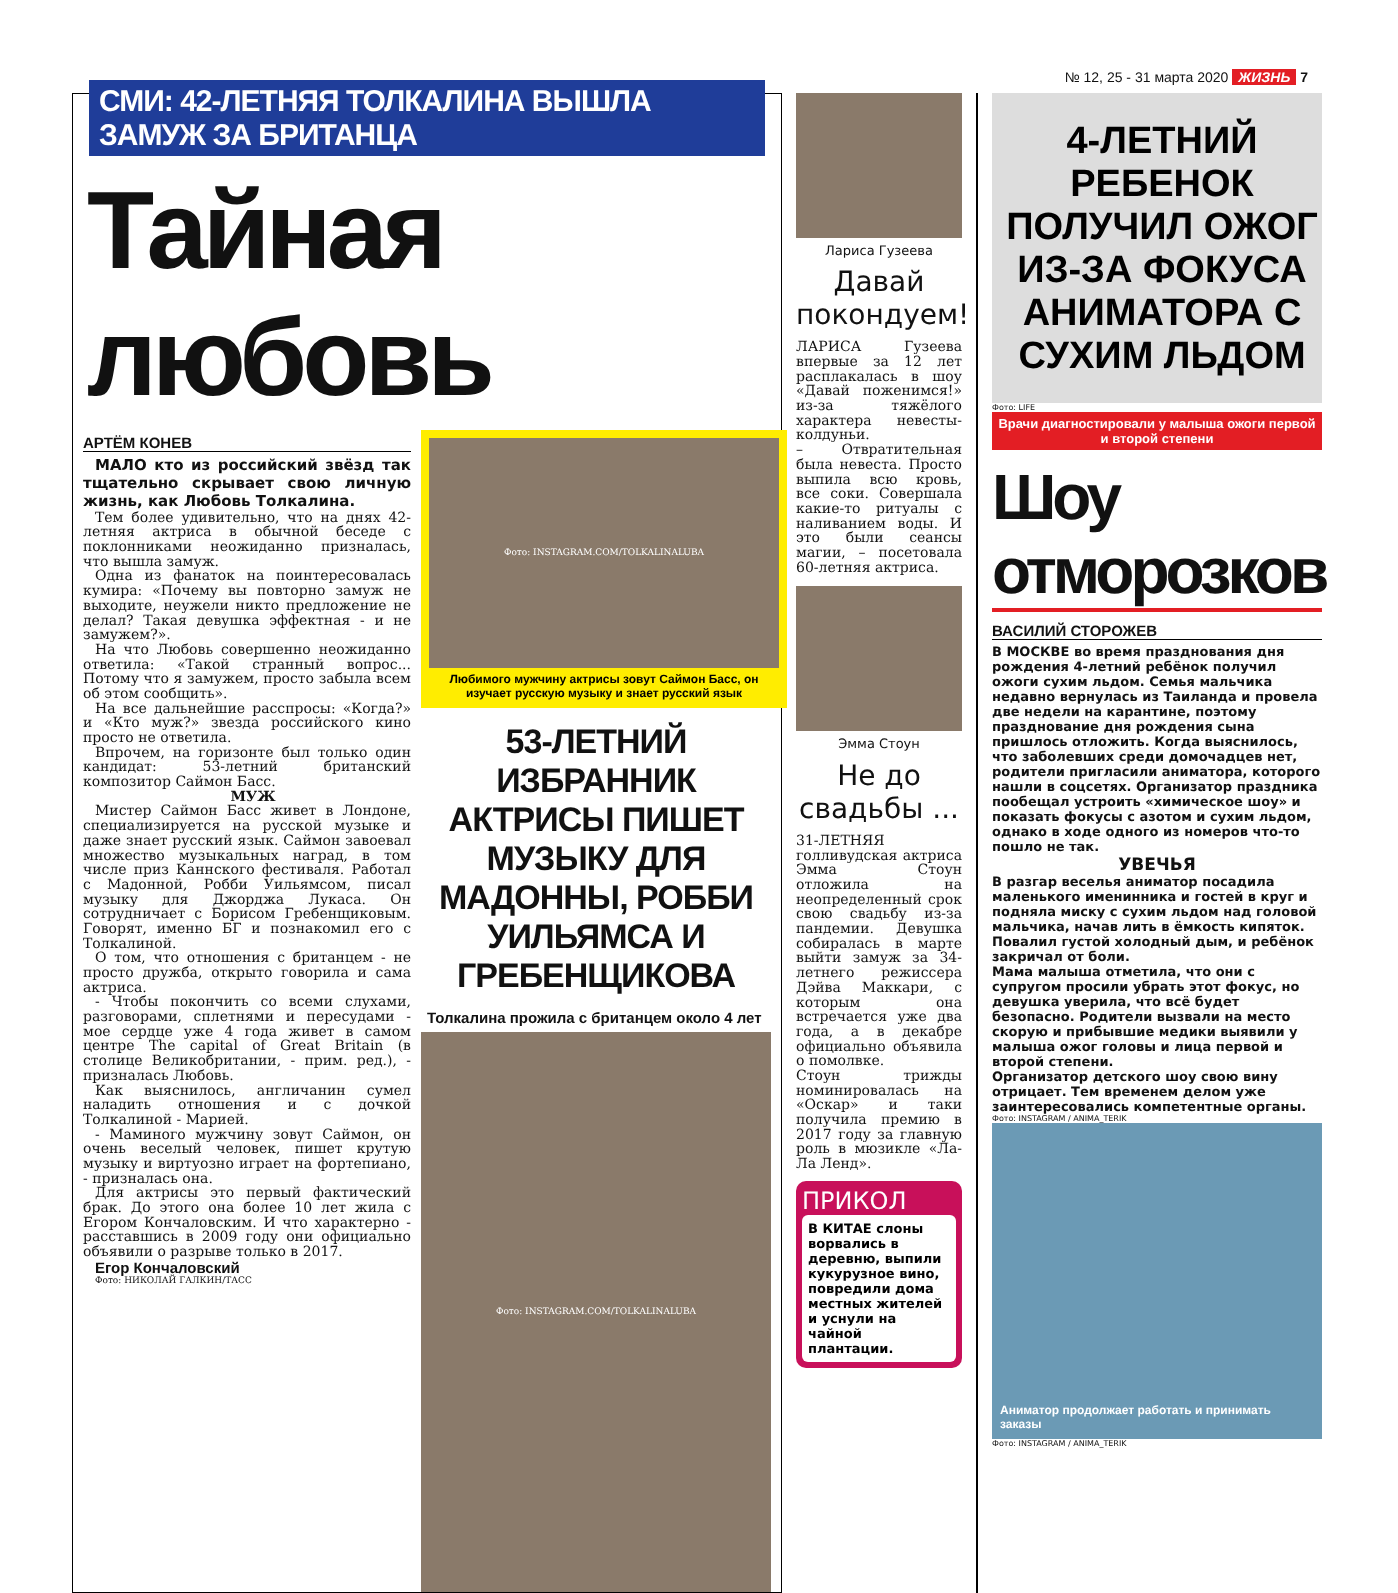№ 12, 25 - 31 марта 2020 ЖИЗНЬ 7
СМИ: 42-ЛЕТНЯЯ ТОЛКАЛИНА ВЫШЛА ЗАМУЖ ЗА БРИТАНЦА
Тайная любовь
АРТЁМ КОНЕВ
МАЛО кто из российский звёзд так тщательно скрывает свою личную жизнь, как Любовь Толкалина.
Тем более удивительно, что на днях 42-летняя актриса в обычной беседе с поклонниками неожиданно призналась, что вышла замуж.
Одна из фанаток на поинтересовалась кумира: «Почему вы повторно замуж не выходите, неужели никто предложение не делал? Такая девушка эффектная - и не замужем?».
На что Любовь совершенно неожиданно ответила: «Такой странный вопрос... Потому что я замужем, просто забыла всем об этом сообщить».
На все дальнейшие расспросы: «Когда?» и «Кто муж?» звезда российского кино просто не ответила.
Впрочем, на горизонте был только один кандидат: 53-летний британский композитор Саймон Басс.
МУЖ
Мистер Саймон Басс живет в Лондоне, специализируется на русской музыке и даже знает русский язык. Саймон завоевал множество музыкальных наград, в том числе приз Каннского фестиваля. Работал с Мадонной, Робби Уильямсом, писал музыку для Джорджа Лукаса. Он сотрудничает с Борисом Гребенщиковым. Говорят, именно БГ и познакомил его с Толкалиной.
О том, что отношения с британцем - не просто дружба, открыто говорила и сама актриса.
- Чтобы покончить со всеми слухами, разговорами, сплетнями и пересудами - мое сердце уже 4 года живет в самом центре The capital of Great Britain (в столице Великобритании, - прим. ред.), - призналась Любовь.
Как выяснилось, англичанин сумел наладить отношения и с дочкой Толкалиной - Марией.
- Маминого мужчину зовут Саймон, он очень веселый человек, пишет крутую музыку и виртуозно играет на фортепиано, - призналась она.
Для актрисы это первый фактический брак. До этого она более 10 лет жила с Егором Кончаловским. И что характерно - расставшись в 2009 году они официально объявили о разрыве только в 2017.
Егор Кончаловский
Фото: НИКОЛАЙ ГАЛКИН/ТАСС
Фото: INSTAGRAM.COM/TOLKALINALUBA
Любимого мужчину актрисы зовут Саймон Басс, он изучает русскую музыку и знает русский язык
53-ЛЕТНИЙ ИЗБРАННИК АКТРИСЫ ПИШЕТ МУЗЫКУ ДЛЯ МАДОННЫ, РОББИ УИЛЬЯМСА И ГРЕБЕНЩИКОВА
Толкалина прожила с британцем около 4 лет
Фото: INSTAGRAM.COM/TOLKALINALUBA
Лариса Гузеева
Давай покондуем!
ЛАРИСА Гузеева впервые за 12 лет расплакалась в шоу «Давай поженимся!» из-за тяжёлого характера невесты-колдуньи.
– Отвратительная была невеста. Просто выпила всю кровь, все соки. Совершала какие-то ритуалы с наливанием воды. И это были сеансы магии, – посетовала 60-летняя актриса.
Эмма Стоун
Не до свадьбы ...
31-ЛЕТНЯЯ голливудская актриса Эмма Стоун отложила на неопределенный срок свою свадьбу из-за пандемии. Девушка собиралась в марте выйти замуж за 34-летнего режиссера Дэйва Маккари, с которым она встречается уже два года, а в декабре официально объявила о помолвке.
Стоун трижды номинировалась на «Оскар» и таки получила премию в 2017 году за главную роль в мюзикле «Ла-Ла Ленд».
ПРИКОЛ
В КИТАЕ слоны ворвались в деревню, выпили кукурузное вино, повредили дома местных жителей и уснули на чайной плантации.
4-ЛЕТНИЙ РЕБЕНОК ПОЛУЧИЛ ОЖОГ ИЗ-ЗА ФОКУСА АНИМАТОРА С СУХИМ ЛЬДОМ
Фото: LIFE
Врачи диагностировали у малыша ожоги первой и второй степени
Шоу отморозков
ВАСИЛИЙ СТОРОЖЕВ
В МОСКВЕ во время празднования дня рождения 4-летний ребёнок получил ожоги сухим льдом. Семья мальчика недавно вернулась из Таиланда и провела две недели на карантине, поэтому празднование дня рождения сына пришлось отложить. Когда выяснилось, что заболевших среди домочадцев нет, родители пригласили аниматора, которого нашли в соцсетях. Организатор праздника пообещал устроить «химическое шоу» и показать фокусы с азотом и сухим льдом, однако в ходе одного из номеров что-то пошло не так.
УВЕЧЬЯ
В разгар веселья аниматор посадила маленького именинника и гостей в круг и подняла миску с сухим льдом над головой мальчика, начав лить в ёмкость кипяток. Повалил густой холодный дым, и ребёнок закричал от боли.
Мама малыша отметила, что они с супругом просили убрать этот фокус, но девушка уверила, что всё будет безопасно. Родители вызвали на место скорую и прибывшие медики выявили у малыша ожог головы и лица первой и второй степени.
Организатор детского шоу свою вину отрицает. Тем временем делом уже заинтересовались компетентные органы.
Фото: INSTAGRAM / ANIMA_TERIK
Аниматор продолжает работать и принимать заказы
Фото: INSTAGRAM / ANIMA_TERIK